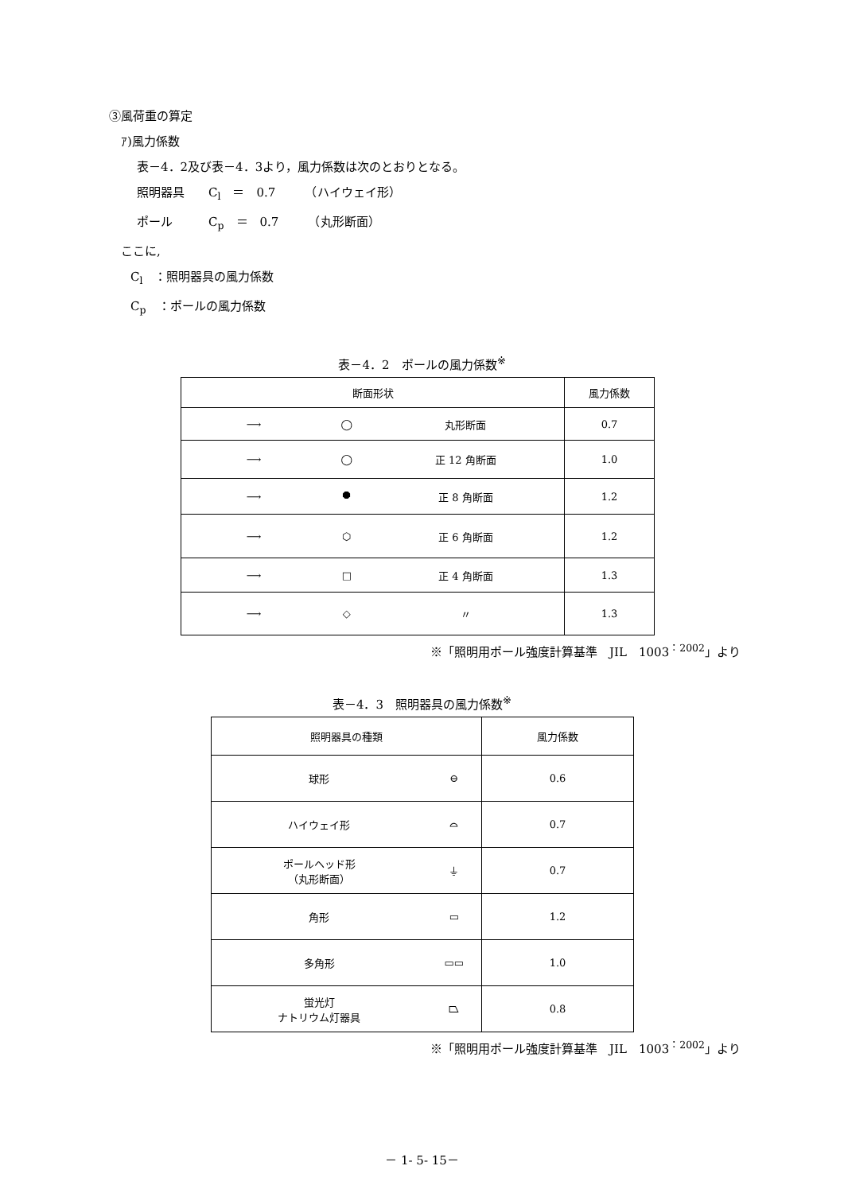③風荷重の算定
ｱ)風力係数
表－4．2及び表－4．3より，風力係数は次のとおりとなる。
照明器具　　C<sub>l</sub>　＝　0.7　　　（ハイウェイ形）
ポール　　　C<sub>p</sub>　＝　0.7　　　（丸形断面）
ここに,
C<sub>l</sub>　：照明器具の風力係数
C<sub>p</sub>　：ポールの風力係数
表－4．2　ポールの風力係数<sup>※</sup>
| 断面形状 | | | 風力係数 |
| ⟶ | ◯ | 丸形断面 | 0.7 |
| ⟶ | ◯ | 正 12 角断面 | 1.0 |
| ⟶ | ⯃ | 正 8 角断面 | 1.2 |
| ⟶ | ⬡ | 正 6 角断面 | 1.2 |
| ⟶ | □ | 正 4 角断面 | 1.3 |
| ⟶ | ◇ | 〃 | 1.3 |
※「照明用ポール強度計算基準　JIL　1003<sup>：2002</sup>」より
表－4．3　照明器具の風力係数<sup>※</sup>
| 照明器具の種類 | | 風力係数 |
| 球形 | ⊖ | 0.6 |
| ハイウェイ形 | ⌓ | 0.7 |
| ポールヘッド形 （丸形断面） | ⏚ | 0.7 |
| 角形 | ▭ | 1.2 |
| 多角形 | ▭▭ | 1.0 |
| 蛍光灯 ナトリウム灯器具 | ⏢ | 0.8 |
※「照明用ポール強度計算基準　JIL　1003<sup>：2002</sup>」より
－ 1- 5- 15－